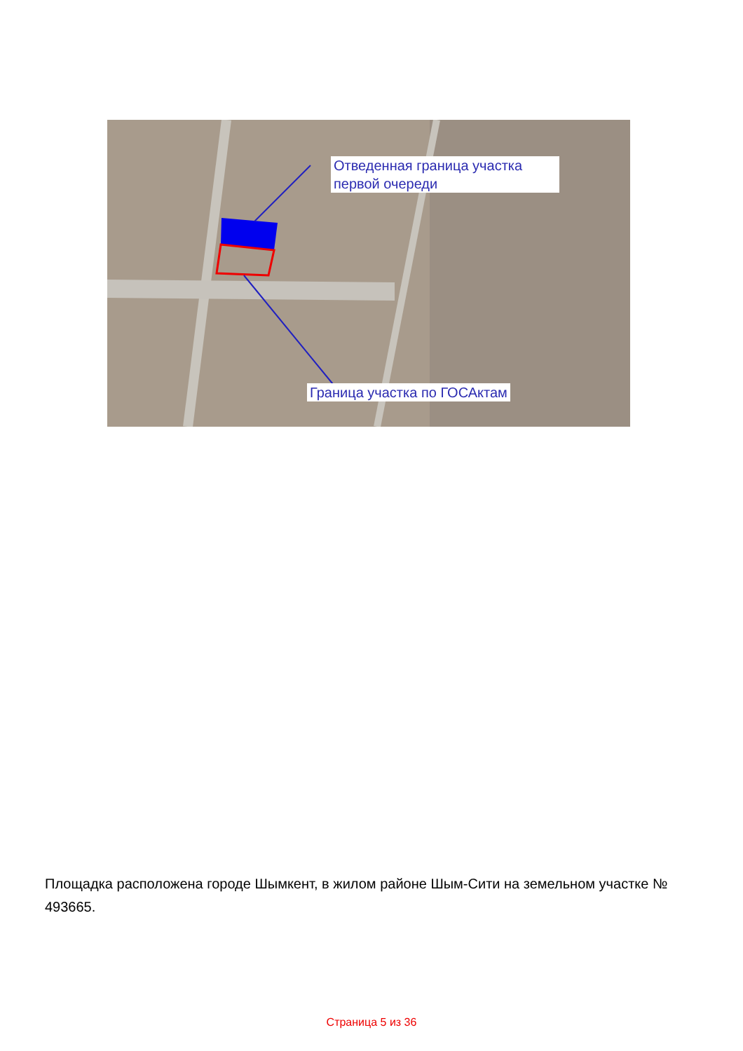Отведенная граница участка
первой очереди
Граница участка по ГОСАктам
Площадка расположена городе Шымкент, в жилом районе Шым-Сити на земельном участке № 493665.
Страница 5 из 36